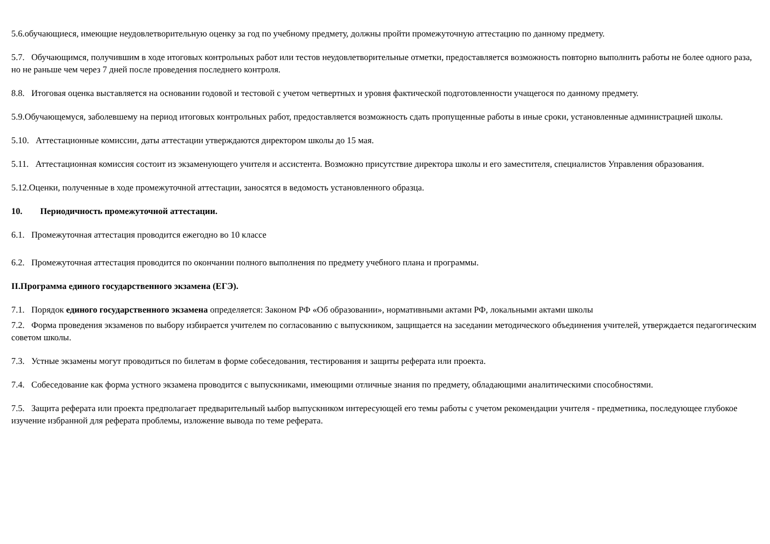5.6.обучающиеся, имеющие неудовлетворительную оценку за год по учебному предмету, должны пройти промежуточную аттестацию по данному предмету.
5.7. Обучающимся, получившим в ходе итоговых контрольных работ или тестов неудовлетворительные отметки, предоставляется возможность повторно выполнить работы не более одного раза, но не раньше чем через 7 дней после проведения последнего контроля.
8.8. Итоговая оценка выставляется на основании годовой и тестовой с учетом четвертных и уровня фактической подготовленности учащегося по данному предмету.
5.9.Обучающемуся, заболевшему на период итоговых контрольных работ, предоставляется возможность сдать пропущенные работы в иные сроки, установленные администрацией школы.
5.10. Аттестационные комиссии, даты аттестации утверждаются директором школы до 15 мая.
5.11. Аттестационная комиссия состоит из экзаменующего учителя и ассистента. Возможно присутствие директора школы и его заместителя, специалистов Управления образования.
5.12.Оценки, полученные в ходе промежуточной аттестации, заносятся в ведомость установленного образца.
10. Периодичность промежуточной аттестации.
6.1. Промежуточная аттестация проводится ежегодно во 10 классе
6.2. Промежуточная аттестация проводится по окончании полного выполнения по предмету учебного плана и программы.
II.Программа единого государственного экзамена (ЕГЭ).
7.1. Порядок единого государственного экзамена определяется: Законом РФ «Об образовании», нормативными актами РФ, локальными актами школы
7.2. Форма проведения экзаменов по выбору избирается учителем по согласованию с выпускником, защищается на заседании методического объединения учителей, утверждается педагогическим советом школы.
7.3. Устные экзамены могут проводиться по билетам в форме собеседования, тестирования и защиты реферата или проекта.
7.4. Собеседование как форма устного экзамена проводится с выпускниками, имеющими отличные знания по предмету, обладающими аналитическими способностями.
7.5. Защита реферата или проекта предполагает предварительный ьыбор выпускником интересующей его темы работы с учетом рекомендации учителя - предметника, последующее глубокое изучение избранной для реферата проблемы, изложение вывода по теме реферата.